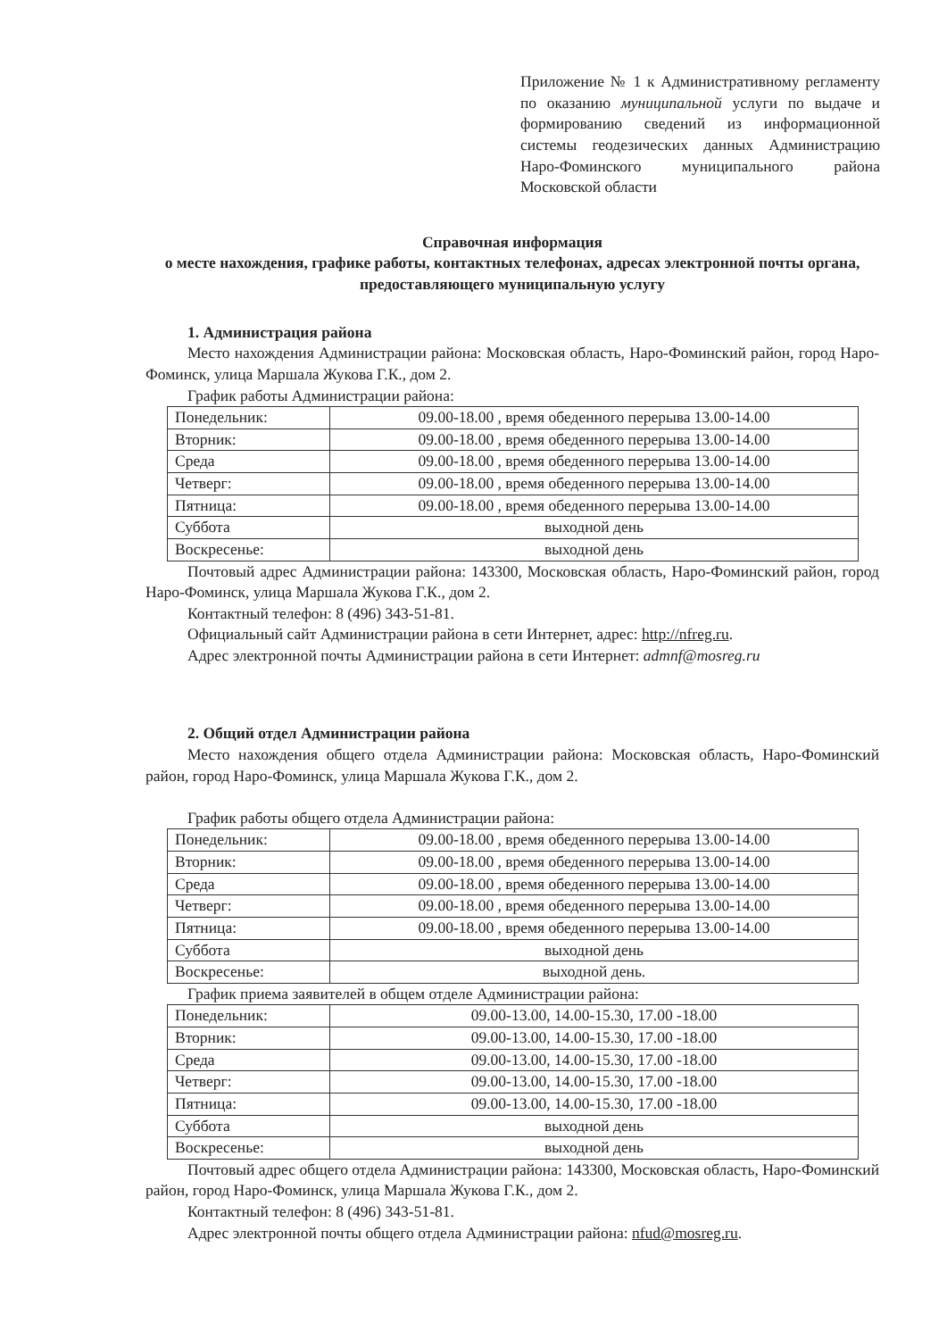Приложение № 1 к Административному регламенту по оказанию муниципальной услуги по выдаче и формированию сведений из информационной системы геодезических данных Администрацию Наро-Фоминского муниципального района Московской области
Справочная информация
о месте нахождения, графике работы, контактных телефонах, адресах электронной почты органа, предоставляющего муниципальную услугу
1. Администрация района
Место нахождения Администрации района: Московская область, Наро-Фоминский район, город Наро-Фоминск, улица Маршала Жукова Г.К., дом 2.
График работы Администрации района:
| Понедельник: | 09.00-18.00 , время обеденного перерыва 13.00-14.00 |
| Вторник: | 09.00-18.00 , время обеденного перерыва 13.00-14.00 |
| Среда | 09.00-18.00 , время обеденного перерыва 13.00-14.00 |
| Четверг: | 09.00-18.00 , время обеденного перерыва 13.00-14.00 |
| Пятница: | 09.00-18.00 , время обеденного перерыва 13.00-14.00 |
| Суббота | выходной день |
| Воскресенье: | выходной день |
Почтовый адрес Администрации района: 143300, Московская область, Наро-Фоминский район, город Наро-Фоминск, улица Маршала Жукова Г.К., дом 2.
Контактный телефон: 8 (496) 343-51-81.
Официальный сайт Администрации района в сети Интернет, адрес: http://nfreg.ru.
Адрес электронной почты Администрации района в сети Интернет: admnf@mosreg.ru
2. Общий отдел Администрации района
Место нахождения общего отдела Администрации района: Московская область, Наро-Фоминский район, город Наро-Фоминск, улица Маршала Жукова Г.К., дом 2.
График работы общего отдела Администрации района:
| Понедельник: | 09.00-18.00 , время обеденного перерыва 13.00-14.00 |
| Вторник: | 09.00-18.00 , время обеденного перерыва 13.00-14.00 |
| Среда | 09.00-18.00 , время обеденного перерыва 13.00-14.00 |
| Четверг: | 09.00-18.00 , время обеденного перерыва 13.00-14.00 |
| Пятница: | 09.00-18.00 , время обеденного перерыва 13.00-14.00 |
| Суббота | выходной день |
| Воскресенье: | выходной день. |
График приема заявителей в общем отделе Администрации района:
| Понедельник: | 09.00-13.00, 14.00-15.30, 17.00 -18.00 |
| Вторник: | 09.00-13.00, 14.00-15.30, 17.00 -18.00 |
| Среда | 09.00-13.00, 14.00-15.30, 17.00 -18.00 |
| Четверг: | 09.00-13.00, 14.00-15.30, 17.00 -18.00 |
| Пятница: | 09.00-13.00, 14.00-15.30, 17.00 -18.00 |
| Суббота | выходной день |
| Воскресенье: | выходной день |
Почтовый адрес общего отдела Администрации района: 143300, Московская область, Наро-Фоминский район, город Наро-Фоминск, улица Маршала Жукова Г.К., дом 2.
Контактный телефон: 8 (496) 343-51-81.
Адрес электронной почты общего отдела Администрации района: nfud@mosreg.ru.